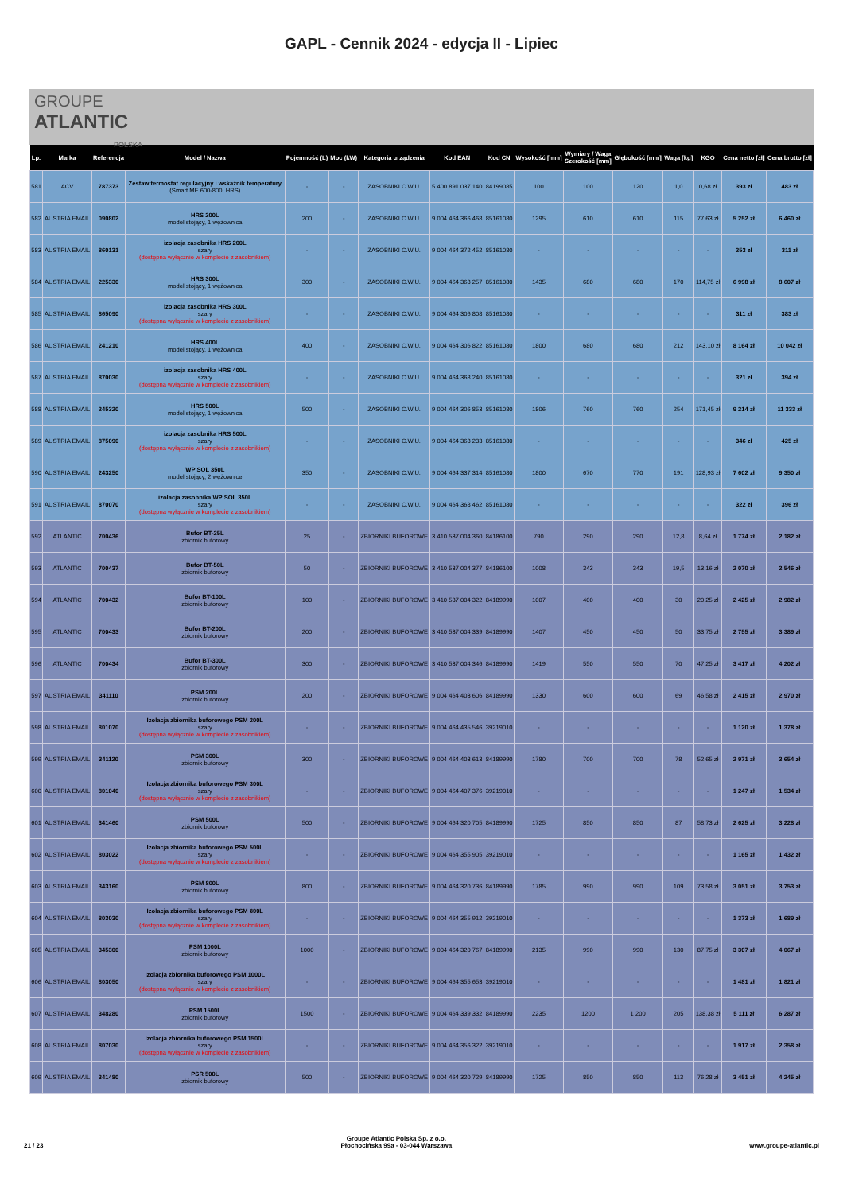GAPL - Cennik 2024 - edycja II - Lipiec
GROUPE
ATLANTIC
POLSKA
| Lp. | Marka | Referencja | Model / Nazwa | Pojemność (L) | Moc (kW) | Kategoria urządzenia | Kod EAN | Kod CN | Wysokość [mm] | Wymiary / Waga Szerokość [mm] | Głębokość [mm] | Waga [kg] | KGO | Cena netto [zł] | Cena brutto [zł] |
| --- | --- | --- | --- | --- | --- | --- | --- | --- | --- | --- | --- | --- | --- | --- | --- |
| 581 | ACV | 787373 | Zestaw termostat regulacyjny i wskaźnik temperatury (Smart ME 600-800, HRS) | - | - | ZASOBNIKI C.W.U. | 5 400 891 037 140 | 84199085 | 100 | 100 | 120 | 1,0 | 0,68 zł | 393 zł | 483 zł |
| 582 | AUSTRIA EMAIL | 090802 | HRS 200L model stojący, 1 wężownica | 200 | - | ZASOBNIKI C.W.U. | 9 004 464 366 468 | 85161080 | 1295 | 610 | 610 | 115 | 77,63 zł | 5 252 zł | 6 460 zł |
| 583 | AUSTRIA EMAIL | 860131 | izolacja zasobnika HRS 200L szary (dostępna wyłącznie w komplecie z zasobnikiem) | - | - | ZASOBNIKI C.W.U. | 9 004 464 372 452 | 85161080 | - | - | - | - | - | 253 zł | 311 zł |
| 584 | AUSTRIA EMAIL | 225330 | HRS 300L model stojący, 1 wężownica | 300 | - | ZASOBNIKI C.W.U. | 9 004 464 368 257 | 85161080 | 1435 | 680 | 680 | 170 | 114,75 zł | 6 998 zł | 8 607 zł |
| 585 | AUSTRIA EMAIL | 865090 | izolacja zasobnika HRS 300L szary (dostępna wyłącznie w komplecie z zasobnikiem) | - | - | ZASOBNIKI C.W.U. | 9 004 464 306 808 | 85161080 | - | - | - | - | - | 311 zł | 383 zł |
| 586 | AUSTRIA EMAIL | 241210 | HRS 400L model stojący, 1 wężownica | 400 | - | ZASOBNIKI C.W.U. | 9 004 464 306 822 | 85161080 | 1800 | 680 | 680 | 212 | 143,10 zł | 8 164 zł | 10 042 zł |
| 587 | AUSTRIA EMAIL | 870030 | izolacja zasobnika HRS 400L szary (dostępna wyłącznie w komplecie z zasobnikiem) | - | - | ZASOBNIKI C.W.U. | 9 004 464 368 240 | 85161080 | - | - | - | - | - | 321 zł | 394 zł |
| 588 | AUSTRIA EMAIL | 245320 | HRS 500L model stojący, 1 wężownica | 500 | - | ZASOBNIKI C.W.U. | 9 004 464 306 853 | 85161080 | 1806 | 760 | 760 | 254 | 171,45 zł | 9 214 zł | 11 333 zł |
| 589 | AUSTRIA EMAIL | 875090 | izolacja zasobnika HRS 500L szary (dostępna wyłącznie w komplecie z zasobnikiem) | - | - | ZASOBNIKI C.W.U. | 9 004 464 368 233 | 85161080 | - | - | - | - | - | 346 zł | 425 zł |
| 590 | AUSTRIA EMAIL | 243250 | WP SOL 350L model stojący, 2 wężownice | 350 | - | ZASOBNIKI C.W.U. | 9 004 464 337 314 | 85161080 | 1800 | 670 | 770 | 191 | 128,93 zł | 7 602 zł | 9 350 zł |
| 591 | AUSTRIA EMAIL | 870070 | izolacja zasobnika WP SOL 350L szary (dostępna wyłącznie w komplecie z zasobnikiem) | - | - | ZASOBNIKI C.W.U. | 9 004 464 368 462 | 85161080 | - | - | - | - | - | 322 zł | 396 zł |
| 592 | ATLANTIC | 700436 | Bufor BT-25L zbiornik buforowy | 25 | - | ZBIORNIKI BUFOROWE | 3 410 537 004 360 | 84186100 | 790 | 290 | 290 | 12,8 | 8,64 zł | 1 774 zł | 2 182 zł |
| 593 | ATLANTIC | 700437 | Bufor BT-50L zbiornik buforowy | 50 | - | ZBIORNIKI BUFOROWE | 3 410 537 004 377 | 84186100 | 1008 | 343 | 343 | 19,5 | 13,16 zł | 2 070 zł | 2 546 zł |
| 594 | ATLANTIC | 700432 | Bufor BT-100L zbiornik buforowy | 100 | - | ZBIORNIKI BUFOROWE | 3 410 537 004 322 | 84189990 | 1007 | 400 | 400 | 30 | 20,25 zł | 2 425 zł | 2 982 zł |
| 595 | ATLANTIC | 700433 | Bufor BT-200L zbiornik buforowy | 200 | - | ZBIORNIKI BUFOROWE | 3 410 537 004 339 | 84189990 | 1407 | 450 | 450 | 50 | 33,75 zł | 2 755 zł | 3 389 zł |
| 596 | ATLANTIC | 700434 | Bufor BT-300L zbiornik buforowy | 300 | - | ZBIORNIKI BUFOROWE | 3 410 537 004 346 | 84189990 | 1419 | 550 | 550 | 70 | 47,25 zł | 3 417 zł | 4 202 zł |
| 597 | AUSTRIA EMAIL | 341110 | PSM 200L zbiornik buforowy | 200 | - | ZBIORNIKI BUFOROWE | 9 004 464 403 606 | 84189990 | 1330 | 600 | 600 | 69 | 46,58 zł | 2 415 zł | 2 970 zł |
| 598 | AUSTRIA EMAIL | 801070 | Izolacja zbiornika buforowego PSM 200L szary (dostępna wyłącznie w komplecie z zasobnikiem) | - | - | ZBIORNIKI BUFOROWE | 9 004 464 435 546 | 39219010 | - | - | - | - | - | 1 120 zł | 1 378 zł |
| 599 | AUSTRIA EMAIL | 341120 | PSM 300L zbiornik buforowy | 300 | - | ZBIORNIKI BUFOROWE | 9 004 464 403 613 | 84189990 | 1780 | 700 | 700 | 78 | 52,65 zł | 2 971 zł | 3 654 zł |
| 600 | AUSTRIA EMAIL | 801040 | Izolacja zbiornika buforowego PSM 300L szary (dostępna wyłącznie w komplecie z zasobnikiem) | - | - | ZBIORNIKI BUFOROWE | 9 004 464 407 376 | 39219010 | - | - | - | - | - | 1 247 zł | 1 534 zł |
| 601 | AUSTRIA EMAIL | 341460 | PSM 500L zbiornik buforowy | 500 | - | ZBIORNIKI BUFOROWE | 9 004 464 320 705 | 84189990 | 1725 | 850 | 850 | 87 | 58,73 zł | 2 625 zł | 3 228 zł |
| 602 | AUSTRIA EMAIL | 803022 | Izolacja zbiornika buforowego PSM 500L szary (dostępna wyłącznie w komplecie z zasobnikiem) | - | - | ZBIORNIKI BUFOROWE | 9 004 464 355 905 | 39219010 | - | - | - | - | - | 1 165 zł | 1 432 zł |
| 603 | AUSTRIA EMAIL | 343160 | PSM 800L zbiornik buforowy | 800 | - | ZBIORNIKI BUFOROWE | 9 004 464 320 736 | 84189990 | 1785 | 990 | 990 | 109 | 73,58 zł | 3 051 zł | 3 753 zł |
| 604 | AUSTRIA EMAIL | 803030 | Izolacja zbiornika buforowego PSM 800L szary (dostępna wyłącznie w komplecie z zasobnikiem) | - | - | ZBIORNIKI BUFOROWE | 9 004 464 355 912 | 39219010 | - | - | - | - | - | 1 373 zł | 1 689 zł |
| 605 | AUSTRIA EMAIL | 345300 | PSM 1000L zbiornik buforowy | 1000 | - | ZBIORNIKI BUFOROWE | 9 004 464 320 767 | 84189990 | 2135 | 990 | 990 | 130 | 87,75 zł | 3 307 zł | 4 067 zł |
| 606 | AUSTRIA EMAIL | 803050 | Izolacja zbiornika buforowego PSM 1000L szary (dostępna wyłącznie w komplecie z zasobnikiem) | - | - | ZBIORNIKI BUFOROWE | 9 004 464 355 653 | 39219010 | - | - | - | - | - | 1 481 zł | 1 821 zł |
| 607 | AUSTRIA EMAIL | 348280 | PSM 1500L zbiornik buforowy | 1500 | - | ZBIORNIKI BUFOROWE | 9 004 464 339 332 | 84189990 | 2235 | 1200 | 1 200 | 205 | 138,38 zł | 5 111 zł | 6 287 zł |
| 608 | AUSTRIA EMAIL | 807030 | Izolacja zbiornika buforowego PSM 1500L szary (dostępna wyłącznie w komplecie z zasobnikiem) | - | - | ZBIORNIKI BUFOROWE | 9 004 464 356 322 | 39219010 | - | - | - | - | - | 1 917 zł | 2 358 zł |
| 609 | AUSTRIA EMAIL | 341480 | PSR 500L zbiornik buforowy | 500 | - | ZBIORNIKI BUFOROWE | 9 004 464 320 729 | 84189990 | 1725 | 850 | 850 | 113 | 76,28 zł | 3 451 zł | 4 245 zł |
21 / 23 Groupe Atlantic Polska Sp. z o.o.
Płochocińska 99a - 03-044 Warszawa www.groupe-atlantic.pl